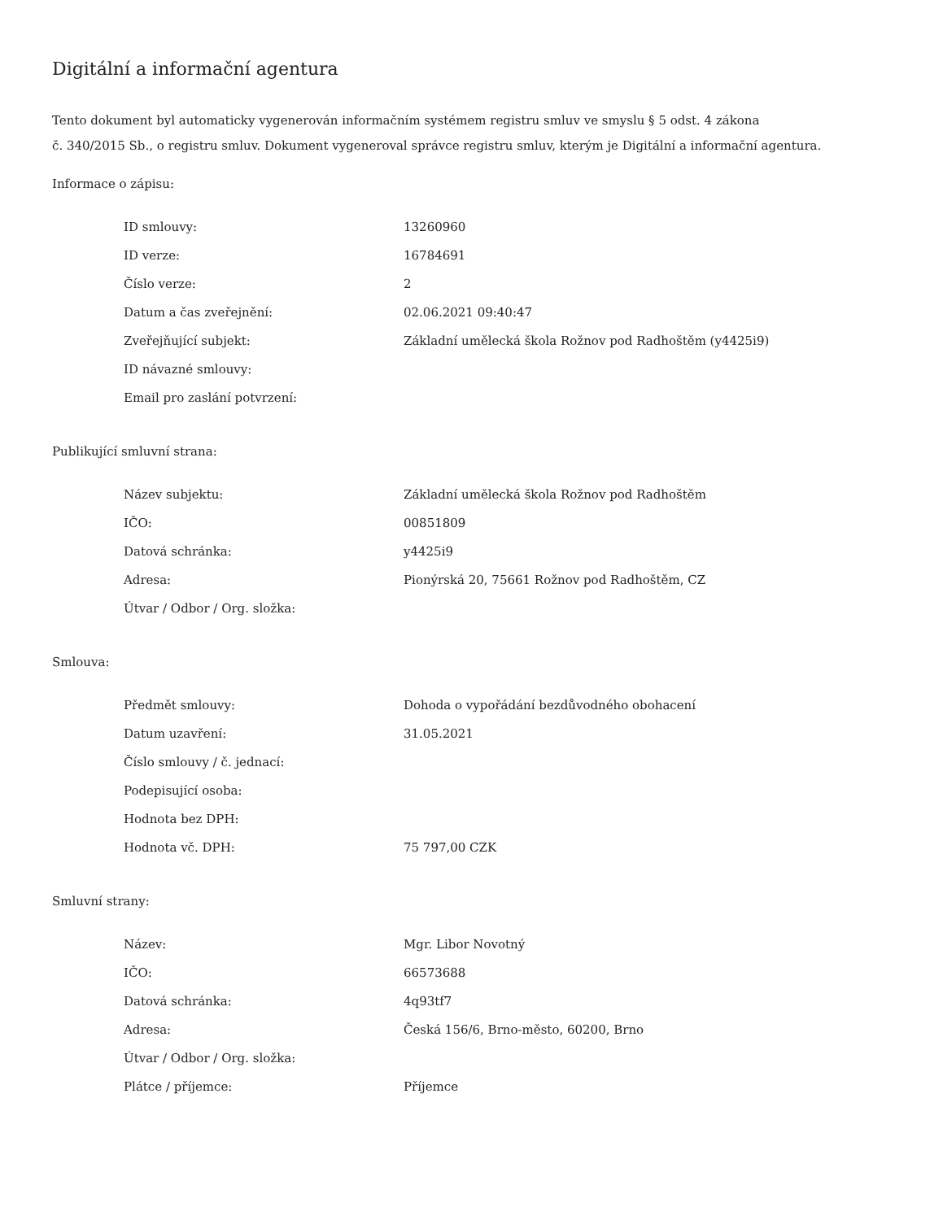Digitální a informační agentura
Tento dokument byl automaticky vygenerován informačním systémem registru smluv ve smyslu § 5 odst. 4 zákona
č. 340/2015 Sb., o registru smluv. Dokument vygeneroval správce registru smluv, kterým je Digitální a informační agentura.
Informace o zápisu:
| ID smlouvy: | 13260960 |
| ID verze: | 16784691 |
| Číslo verze: | 2 |
| Datum a čas zveřejnění: | 02.06.2021 09:40:47 |
| Zveřejňující subjekt: | Základní umělecká škola Rožnov pod Radhoštěm (y4425i9) |
| ID návazné smlouvy: | |
| Email pro zaslání potvrzení: | |
Publikující smluvní strana:
| Název subjektu: | Základní umělecká škola Rožnov pod Radhoštěm |
| IČO: | 00851809 |
| Datová schránka: | y4425i9 |
| Adresa: | Pionýrská 20, 75661 Rožnov pod Radhoštěm, CZ |
| Útvar / Odbor / Org. složka: | |
Smlouva:
| Předmět smlouvy: | Dohoda o vypořádání bezdůvodného obohacení |
| Datum uzavření: | 31.05.2021 |
| Číslo smlouvy / č. jednací: | |
| Podepisující osoba: | |
| Hodnota bez DPH: | |
| Hodnota vč. DPH: | 75 797,00 CZK |
Smluvní strany:
| Název: | Mgr. Libor Novotný |
| IČO: | 66573688 |
| Datová schránka: | 4q93tf7 |
| Adresa: | Česká 156/6, Brno-město, 60200, Brno |
| Útvar / Odbor / Org. složka: | |
| Plátce / příjemce: | Příjemce |